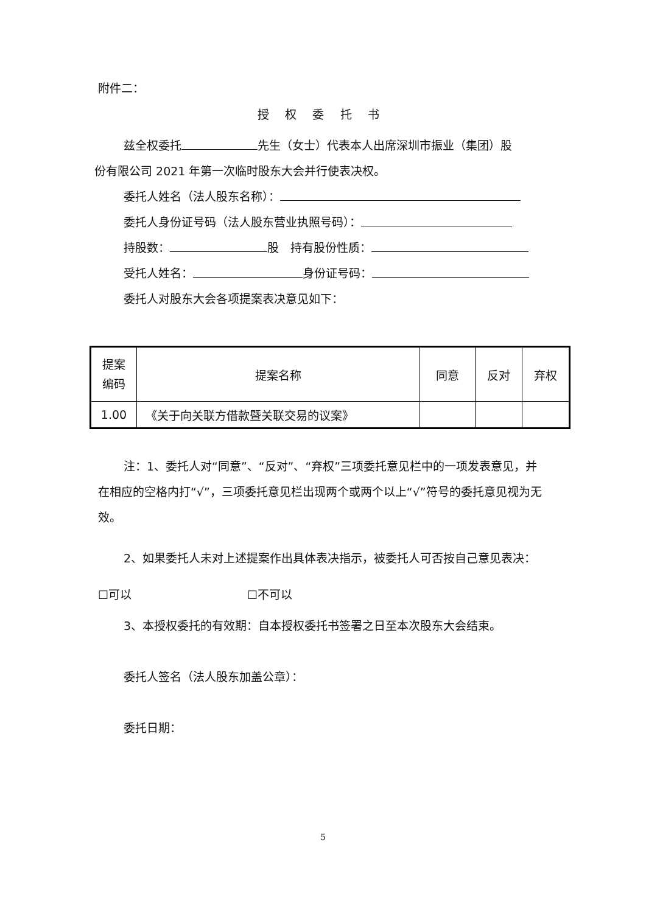附件二：
授 权 委 托 书
兹全权委托 先生（女士）代表本人出席深圳市振业（集团）股
份有限公司 2021 年第一次临时股东大会并行使表决权。
委托人姓名（法人股东名称）：
委托人身份证号码（法人股东营业执照号码）：
持股数： 股　持有股份性质：
受托人姓名： 身份证号码：
委托人对股东大会各项提案表决意见如下：
| 提案 编码 | 提案名称 | 同意 | 反对 | 弃权 |
| --- | --- | --- | --- | --- |
| 1.00 | 《关于向关联方借款暨关联交易的议案》 | | | |
注：1、委托人对“同意”、“反对”、“弃权”三项委托意见栏中的一项发表意见，并在相应的空格内打“√”，三项委托意见栏出现两个或两个以上“√”符号的委托意见视为无效。
2、如果委托人未对上述提案作出具体表决指示，被委托人可否按自己意见表决：　　　☐可以　　　　　　　　　　☐不可以
3、本授权委托的有效期：自本授权委托书签署之日至本次股东大会结束。
委托人签名（法人股东加盖公章）：
委托日期：
5